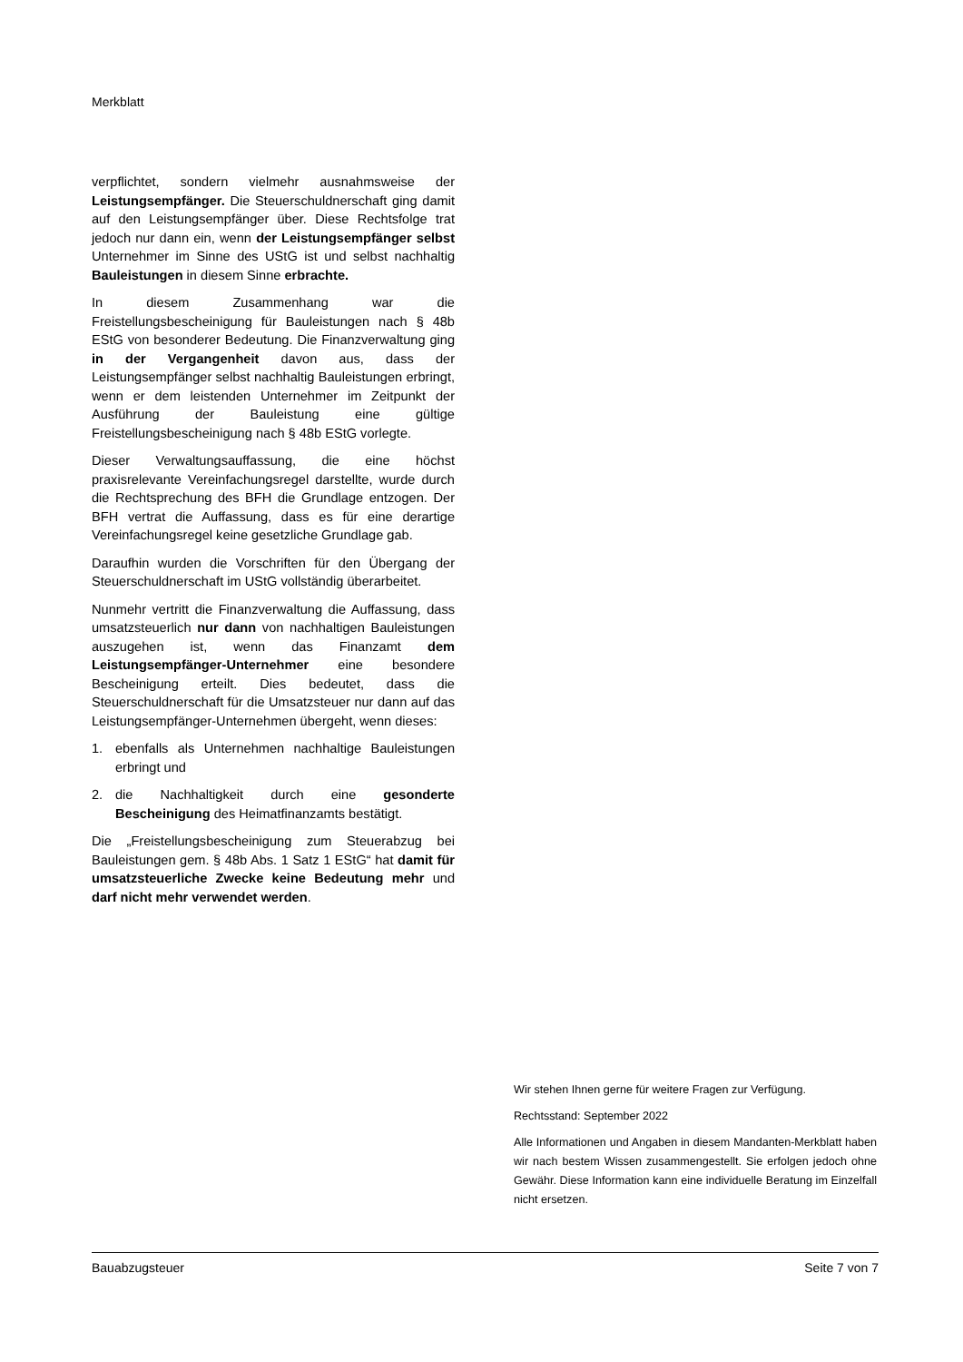Merkblatt
verpflichtet, sondern vielmehr ausnahmsweise der Leistungsempfänger. Die Steuerschuldnerschaft ging damit auf den Leistungsempfänger über. Diese Rechtsfolge trat jedoch nur dann ein, wenn der Leistungsempfänger selbst Unternehmer im Sinne des UStG ist und selbst nachhaltig Bauleistungen in diesem Sinne erbrachte.
In diesem Zusammenhang war die Freistellungsbescheinigung für Bauleistungen nach § 48b EStG von besonderer Bedeutung. Die Finanzverwaltung ging in der Vergangenheit davon aus, dass der Leistungsempfänger selbst nachhaltig Bauleistungen erbringt, wenn er dem leistenden Unternehmer im Zeitpunkt der Ausführung der Bauleistung eine gültige Freistellungsbescheinigung nach § 48b EStG vorlegte.
Dieser Verwaltungsauffassung, die eine höchst praxisrelevante Vereinfachungsregel darstellte, wurde durch die Rechtsprechung des BFH die Grundlage entzogen. Der BFH vertrat die Auffassung, dass es für eine derartige Vereinfachungsregel keine gesetzliche Grundlage gab.
Daraufhin wurden die Vorschriften für den Übergang der Steuerschuldnerschaft im UStG vollständig überarbeitet.
Nunmehr vertritt die Finanzverwaltung die Auffassung, dass umsatzsteuerlich nur dann von nachhaltigen Bauleistungen auszugehen ist, wenn das Finanzamt dem Leistungsempfänger-Unternehmer eine besondere Bescheinigung erteilt. Dies bedeutet, dass die Steuerschuldnerschaft für die Umsatzsteuer nur dann auf das Leistungsempfänger-Unternehmen übergeht, wenn dieses:
1. ebenfalls als Unternehmen nachhaltige Bauleistungen erbringt und
2. die Nachhaltigkeit durch eine gesonderte Bescheinigung des Heimatfinanzamts bestätigt.
Die „Freistellungsbescheinigung zum Steuerabzug bei Bauleistungen gem. § 48b Abs. 1 Satz 1 EStG“ hat damit für umsatzsteuerliche Zwecke keine Bedeutung mehr und darf nicht mehr verwendet werden.
Wir stehen Ihnen gerne für weitere Fragen zur Verfügung.
Rechtsstand: September 2022
Alle Informationen und Angaben in diesem Mandanten-Merkblatt haben wir nach bestem Wissen zusammengestellt. Sie erfolgen jedoch ohne Gewähr. Diese Information kann eine individuelle Beratung im Einzelfall nicht ersetzen.
Bauabzugsteuer Seite 7 von 7